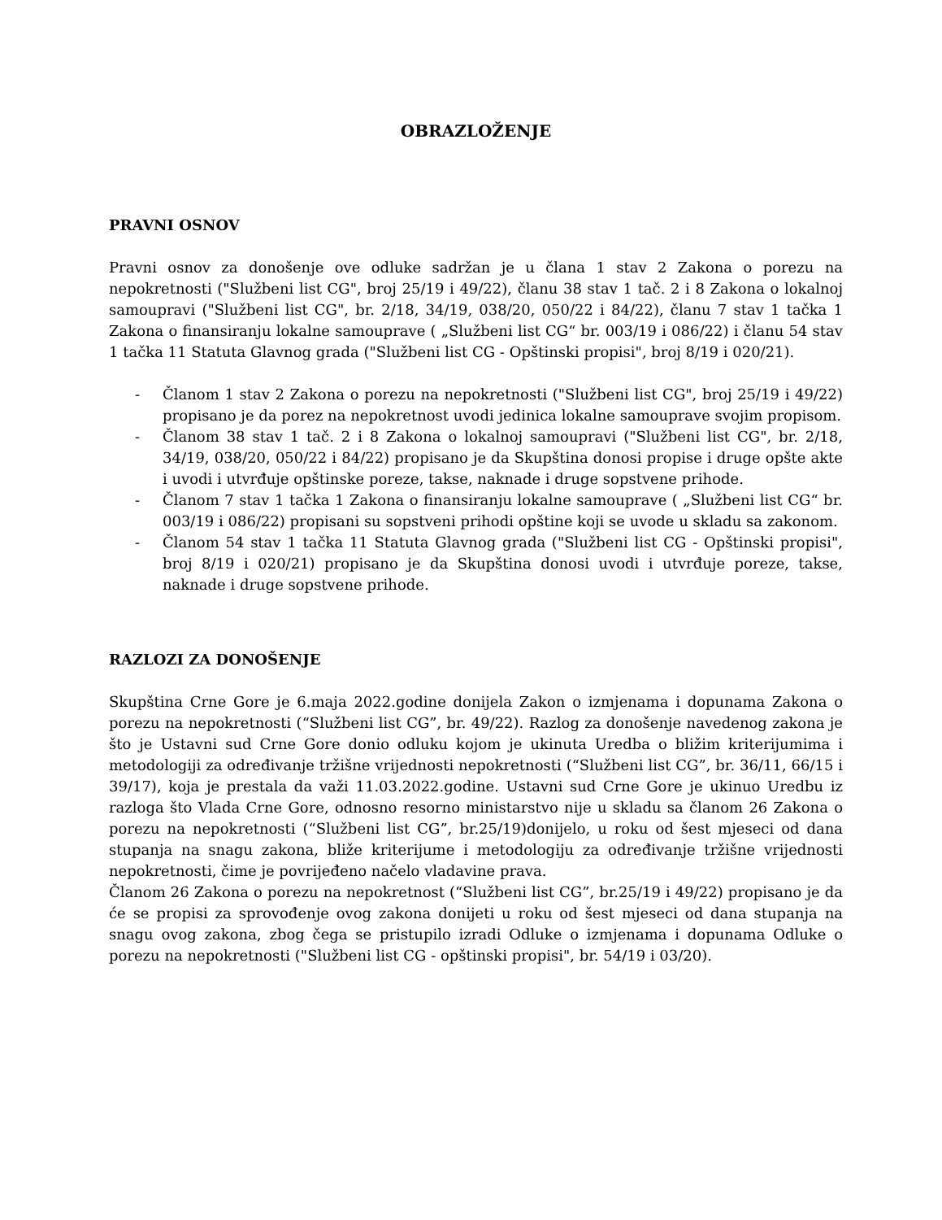OBRAZLOŽENJE
PRAVNI OSNOV
Pravni osnov za donošenje ove odluke sadržan je u člana 1 stav 2 Zakona o porezu na nepokretnosti ("Službeni list CG", broj 25/19 i 49/22), članu 38 stav 1 tač. 2 i 8 Zakona o lokalnoj samoupravi ("Službeni list CG", br. 2/18, 34/19, 038/20, 050/22 i 84/22), članu 7 stav 1 tačka 1 Zakona o finansiranju lokalne samouprave ( „Službeni list CG“ br. 003/19 i 086/22) i članu 54 stav 1 tačka 11 Statuta Glavnog grada ("Službeni list CG - Opštinski propisi", broj 8/19 i 020/21).
- Članom 1 stav 2 Zakona o porezu na nepokretnosti ("Službeni list CG", broj 25/19 i 49/22) propisano je da porez na nepokretnost uvodi jedinica lokalne samouprave svojim propisom.
- Članom 38 stav 1 tač. 2 i 8 Zakona o lokalnoj samoupravi ("Službeni list CG", br. 2/18, 34/19, 038/20, 050/22 i 84/22) propisano je da Skupština donosi propise i druge opšte akte i uvodi i utvrđuje opštinske poreze, takse, naknade i druge sopstvene prihode.
- Članom 7 stav 1 tačka 1 Zakona o finansiranju lokalne samouprave ( „Službeni list CG“ br. 003/19 i 086/22) propisani su sopstveni prihodi opštine koji se uvode u skladu sa zakonom.
- Članom 54 stav 1 tačka 11 Statuta Glavnog grada ("Službeni list CG - Opštinski propisi", broj 8/19 i 020/21) propisano je da Skupština donosi uvodi i utvrđuje poreze, takse, naknade i druge sopstvene prihode.
RAZLOZI ZA DONOŠENJE
Skupština Crne Gore je 6.maja 2022.godine donijela Zakon o izmjenama i dopunama Zakona o porezu na nepokretnosti (“Službeni list CG”, br. 49/22). Razlog za donošenje navedenog zakona je što je Ustavni sud Crne Gore donio odluku kojom je ukinuta Uredba o bližim kriterijumima i metodologiji za određivanje tržišne vrijednosti nepokretnosti (“Službeni list CG”, br. 36/11, 66/15 i 39/17), koja je prestala da važi 11.03.2022.godine. Ustavni sud Crne Gore je ukinuo Uredbu iz razloga što Vlada Crne Gore, odnosno resorno ministarstvo nije u skladu sa članom 26 Zakona o porezu na nepokretnosti (“Službeni list CG”, br.25/19)donijelo, u roku od šest mjeseci od dana stupanja na snagu zakona, bliže kriterijume i metodologiju za određivanje tržišne vrijednosti nepokretnosti, čime je povrijeđeno načelo vladavine prava.
Članom 26 Zakona o porezu na nepokretnost (“Službeni list CG”, br.25/19 i 49/22) propisano je da će se propisi za sprovođenje ovog zakona donijeti u roku od šest mjeseci od dana stupanja na snagu ovog zakona, zbog čega se pristupilo izradi Odluke o izmjenama i dopunama Odluke o porezu na nepokretnosti ("Službeni list CG - opštinski propisi", br. 54/19 i 03/20).